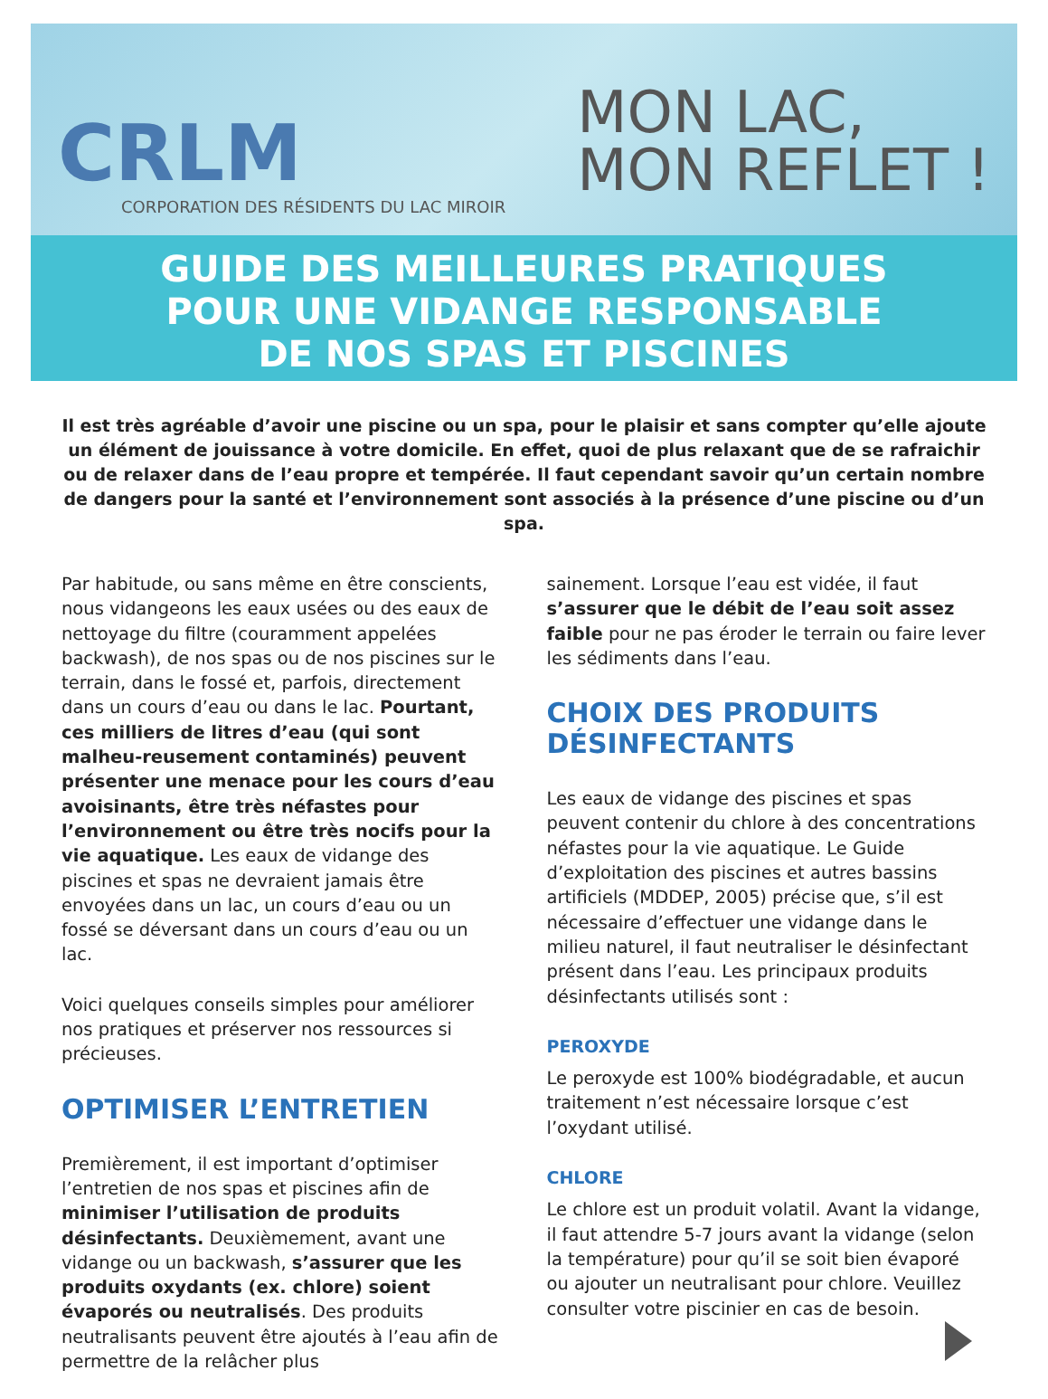CRLM
CORPORATION DES RÉSIDENTS DU LAC MIROIR
MON LAC,
MON REFLET !
GUIDE DES MEILLEURES PRATIQUES
POUR UNE VIDANGE RESPONSABLE
DE NOS SPAS ET PISCINES
Il est très agréable d’avoir une piscine ou un spa, pour le plaisir et sans compter qu’elle ajoute un élément de jouissance à votre domicile. En effet, quoi de plus relaxant que de se rafraichir ou de relaxer dans de l’eau propre et tempérée. Il faut cependant savoir qu’un certain nombre de dangers pour la santé et l’environnement sont associés à la présence d’une piscine ou d’un spa.
Par habitude, ou sans même en être conscients, nous vidangeons les eaux usées ou des eaux de nettoyage du filtre (couramment appelées backwash), de nos spas ou de nos piscines sur le terrain, dans le fossé et, parfois, directement dans un cours d’eau ou dans le lac. Pourtant, ces milliers de litres d’eau (qui sont malheu-reusement contaminés) peuvent présenter une menace pour les cours d’eau avoisinants, être très néfastes pour l’environnement ou être très nocifs pour la vie aquatique. Les eaux de vidange des piscines et spas ne devraient jamais être envoyées dans un lac, un cours d’eau ou un fossé se déversant dans un cours d’eau ou un lac.
Voici quelques conseils simples pour améliorer nos pratiques et préserver nos ressources si précieuses.
OPTIMISER L’ENTRETIEN
Premièrement, il est important d’optimiser l’entretien de nos spas et piscines afin de minimiser l’utilisation de produits désinfectants. Deuxièmement, avant une vidange ou un backwash, s’assurer que les produits oxydants (ex. chlore) soient évaporés ou neutralisés. Des produits neutralisants peuvent être ajoutés à l’eau afin de permettre de la relâcher plus
sainement. Lorsque l’eau est vidée, il faut s’assurer que le débit de l’eau soit assez faible pour ne pas éroder le terrain ou faire lever les sédiments dans l’eau.
CHOIX DES PRODUITS DÉSINFECTANTS
Les eaux de vidange des piscines et spas peuvent contenir du chlore à des concentrations néfastes pour la vie aquatique. Le Guide d’exploitation des piscines et autres bassins artificiels (MDDEP, 2005) précise que, s’il est nécessaire d’effectuer une vidange dans le milieu naturel, il faut neutraliser le désinfectant présent dans l’eau. Les principaux produits désinfectants utilisés sont :
PEROXYDE
Le peroxyde est 100% biodégradable, et aucun traitement n’est nécessaire lorsque c’est l’oxydant utilisé.
CHLORE
Le chlore est un produit volatil. Avant la vidange, il faut attendre 5-7 jours avant la vidange (selon la température) pour qu’il se soit bien évaporé ou ajouter un neutralisant pour chlore. Veuillez consulter votre piscinier en cas de besoin.